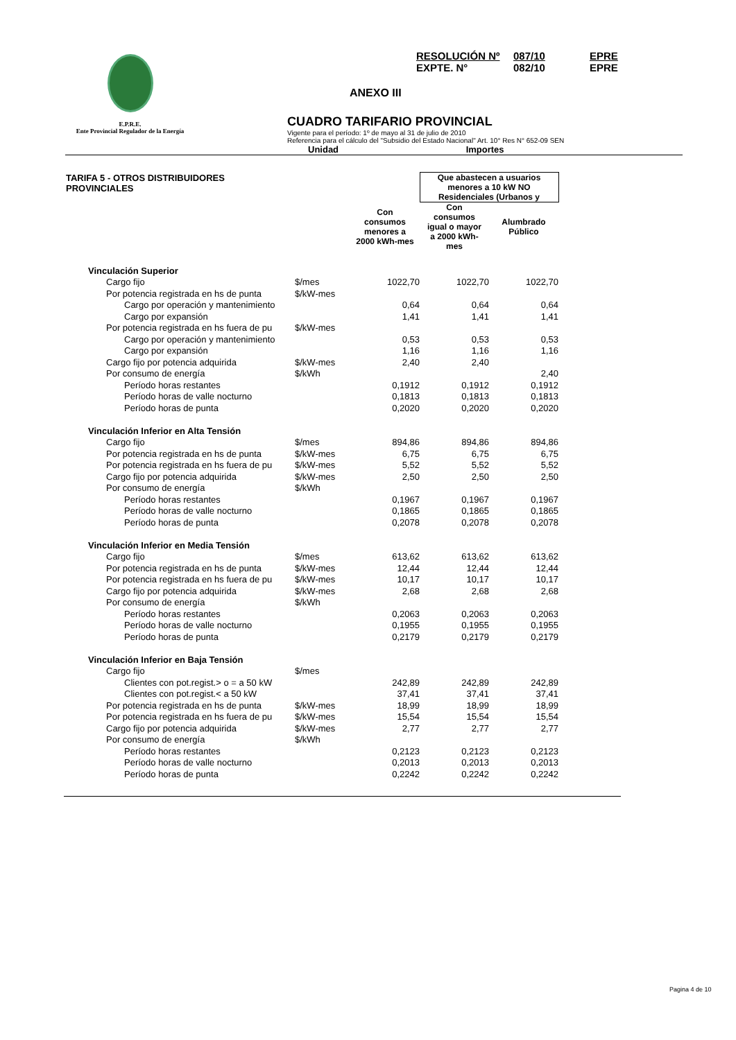E.P.R.E.
Ente Provincial Regulador de la Energía
RESOLUCIÓN Nº 087/10 EPRE
EXPTE. N° 082/10 EPRE
ANEXO III
CUADRO TARIFARIO PROVINCIAL
Vigente para el período: 1º de mayo al 31 de julio de 2010
Referencia para el cálculo del "Subsidio del Estado Nacional" Art. 10° Res N° 652-09 SEN
Unidad Importes
| TARIFA 5 - OTROS DISTRIBUIDORES PROVINCIALES | | | Que abastecen a usuarios menores a 10 kW NO Residenciales (Urbanos y | | |
| | | Con consumos menores a 2000 kWh-mes | Con consumos igual o mayor a 2000 kWh- mes | Alumbrado Público | |
| Vinculación Superior | | | | | |
| Cargo fijo | $/mes | 1022,70 | 1022,70 | 1022,70 | |
| Por potencia registrada en hs de punta | $/kW-mes | | | | |
| Cargo por operación y mantenimiento | | 0,64 | 0,64 | 0,64 | |
| Cargo por expansión | | 1,41 | 1,41 | 1,41 | |
| Por potencia registrada en hs fuera de pu | $/kW-mes | | | | |
| Cargo por operación y mantenimiento | | 0,53 | 0,53 | 0,53 | |
| Cargo por expansión | | 1,16 | 1,16 | 1,16 | |
| Cargo fijo por potencia adquirida | $/kW-mes | 2,40 | 2,40 | | |
| Por consumo de energía | $/kWh | | | 2,40 | |
| Período horas restantes | | 0,1912 | 0,1912 | 0,1912 | |
| Período horas de valle nocturno | | 0,1813 | 0,1813 | 0,1813 | |
| Período horas de punta | | 0,2020 | 0,2020 | 0,2020 | |
| Vinculación Inferior en Alta Tensión | | | | | |
| Cargo fijo | $/mes | 894,86 | 894,86 | 894,86 | |
| Por potencia registrada en hs de punta | $/kW-mes | 6,75 | 6,75 | 6,75 | |
| Por potencia registrada en hs fuera de pu | $/kW-mes | 5,52 | 5,52 | 5,52 | |
| Cargo fijo por potencia adquirida | $/kW-mes | 2,50 | 2,50 | 2,50 | |
| Por consumo de energía | $/kWh | | | | |
| Período horas restantes | | 0,1967 | 0,1967 | 0,1967 | |
| Período horas de valle nocturno | | 0,1865 | 0,1865 | 0,1865 | |
| Período horas de punta | | 0,2078 | 0,2078 | 0,2078 | |
| Vinculación Inferior en Media Tensión | | | | | |
| Cargo fijo | $/mes | 613,62 | 613,62 | 613,62 | |
| Por potencia registrada en hs de punta | $/kW-mes | 12,44 | 12,44 | 12,44 | |
| Por potencia registrada en hs fuera de pu | $/kW-mes | 10,17 | 10,17 | 10,17 | |
| Cargo fijo por potencia adquirida | $/kW-mes | 2,68 | 2,68 | 2,68 | |
| Por consumo de energía | $/kWh | | | | |
| Período horas restantes | | 0,2063 | 0,2063 | 0,2063 | |
| Período horas de valle nocturno | | 0,1955 | 0,1955 | 0,1955 | |
| Período horas de punta | | 0,2179 | 0,2179 | 0,2179 | |
| Vinculación Inferior en Baja Tensión | | | | | |
| Cargo fijo | $/mes | | | | |
| Clientes con pot.regist.> o = a 50 kW | | 242,89 | 242,89 | 242,89 | |
| Clientes con pot.regist.< a 50 kW | | 37,41 | 37,41 | 37,41 | |
| Por potencia registrada en hs de punta | $/kW-mes | 18,99 | 18,99 | 18,99 | |
| Por potencia registrada en hs fuera de pu | $/kW-mes | 15,54 | 15,54 | 15,54 | |
| Cargo fijo por potencia adquirida | $/kW-mes | 2,77 | 2,77 | 2,77 | |
| Por consumo de energía | $/kWh | | | | |
| Período horas restantes | | 0,2123 | 0,2123 | 0,2123 | |
| Período horas de valle nocturno | | 0,2013 | 0,2013 | 0,2013 | |
| Período horas de punta | | 0,2242 | 0,2242 | 0,2242 | |
Pagina 4 de 10